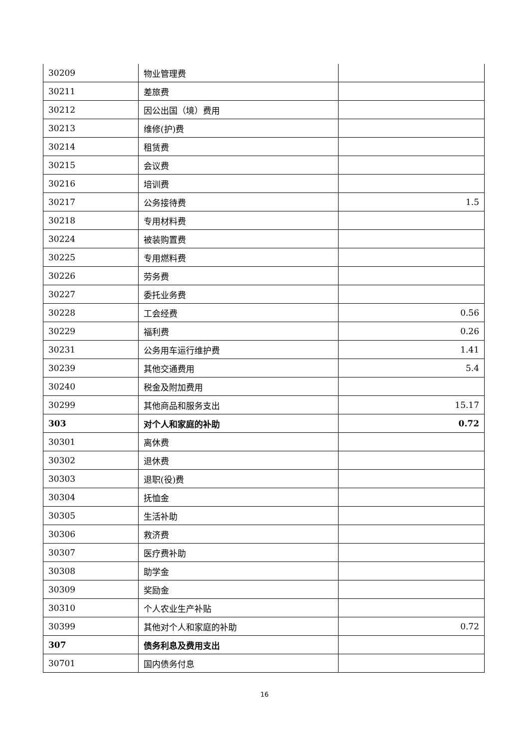| 30209 | 物业管理费 | |
| 30211 | 差旅费 | |
| 30212 | 因公出国（境）费用 | |
| 30213 | 维修(护)费 | |
| 30214 | 租赁费 | |
| 30215 | 会议费 | |
| 30216 | 培训费 | |
| 30217 | 公务接待费 | 1.5 |
| 30218 | 专用材料费 | |
| 30224 | 被装购置费 | |
| 30225 | 专用燃料费 | |
| 30226 | 劳务费 | |
| 30227 | 委托业务费 | |
| 30228 | 工会经费 | 0.56 |
| 30229 | 福利费 | 0.26 |
| 30231 | 公务用车运行维护费 | 1.41 |
| 30239 | 其他交通费用 | 5.4 |
| 30240 | 税金及附加费用 | |
| 30299 | 其他商品和服务支出 | 15.17 |
| 303 | 对个人和家庭的补助 | 0.72 |
| 30301 | 离休费 | |
| 30302 | 退休费 | |
| 30303 | 退职(役)费 | |
| 30304 | 抚恤金 | |
| 30305 | 生活补助 | |
| 30306 | 救济费 | |
| 30307 | 医疗费补助 | |
| 30308 | 助学金 | |
| 30309 | 奖励金 | |
| 30310 | 个人农业生产补贴 | |
| 30399 | 其他对个人和家庭的补助 | 0.72 |
| 307 | 债务利息及费用支出 | |
| 30701 | 国内债务付息 | |
16